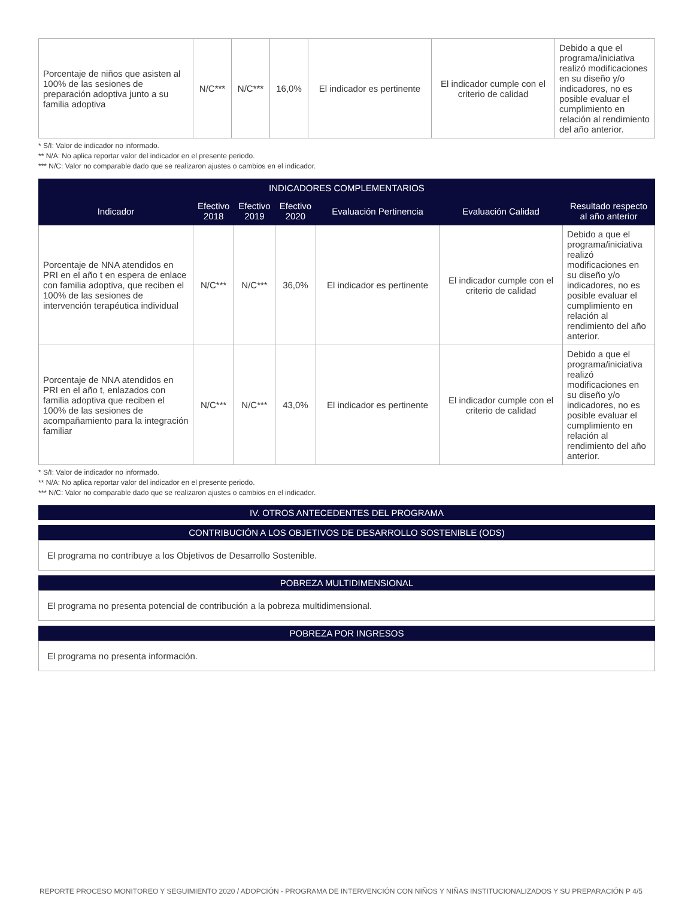| Porcentaje de niños que asisten al 100% de las sesiones de preparación adoptiva junto a su familia adoptiva | N/C*** | N/C*** | 16,0% | El indicador es pertinente | El indicador cumple con el criterio de calidad | Debido a que el programa/iniciativa realizó modificaciones en su diseño y/o indicadores, no es posible evaluar el cumplimiento en relación al rendimiento del año anterior. |
* S/I: Valor de indicador no informado.
** N/A: No aplica reportar valor del indicador en el presente periodo.
*** N/C: Valor no comparable dado que se realizaron ajustes o cambios en el indicador.
| INDICADORES COMPLEMENTARIOS | | | | | | |
| --- | --- | --- | --- | --- | --- | --- |
| Indicador | Efectivo 2018 | Efectivo 2019 | Efectivo 2020 | Evaluación Pertinencia | Evaluación Calidad | Resultado respecto al año anterior |
| Porcentaje de NNA atendidos en PRI en el año t en espera de enlace con familia adoptiva, que reciben el 100% de las sesiones de intervención terapéutica individual | N/C*** | N/C*** | 36,0% | El indicador es pertinente | El indicador cumple con el criterio de calidad | Debido a que el programa/iniciativa realizó modificaciones en su diseño y/o indicadores, no es posible evaluar el cumplimiento en relación al rendimiento del año anterior. |
| Porcentaje de NNA atendidos en PRI en el año t, enlazados con familia adoptiva que reciben el 100% de las sesiones de acompañamiento para la integración familiar | N/C*** | N/C*** | 43,0% | El indicador es pertinente | El indicador cumple con el criterio de calidad | Debido a que el programa/iniciativa realizó modificaciones en su diseño y/o indicadores, no es posible evaluar el cumplimiento en relación al rendimiento del año anterior. |
* S/I: Valor de indicador no informado.
** N/A: No aplica reportar valor del indicador en el presente periodo.
*** N/C: Valor no comparable dado que se realizaron ajustes o cambios en el indicador.
IV. OTROS ANTECEDENTES DEL PROGRAMA
CONTRIBUCIÓN A LOS OBJETIVOS DE DESARROLLO SOSTENIBLE (ODS)
El programa no contribuye a los Objetivos de Desarrollo Sostenible.
POBREZA MULTIDIMENSIONAL
El programa no presenta potencial de contribución a la pobreza multidimensional.
POBREZA POR INGRESOS
El programa no presenta información.
REPORTE PROCESO MONITOREO Y SEGUIMIENTO 2020 / ADOPCIÓN - PROGRAMA DE INTERVENCIÓN CON NIÑOS Y NIÑAS INSTITUCIONALIZADOS Y SU PREPARACIÓN P 4/5